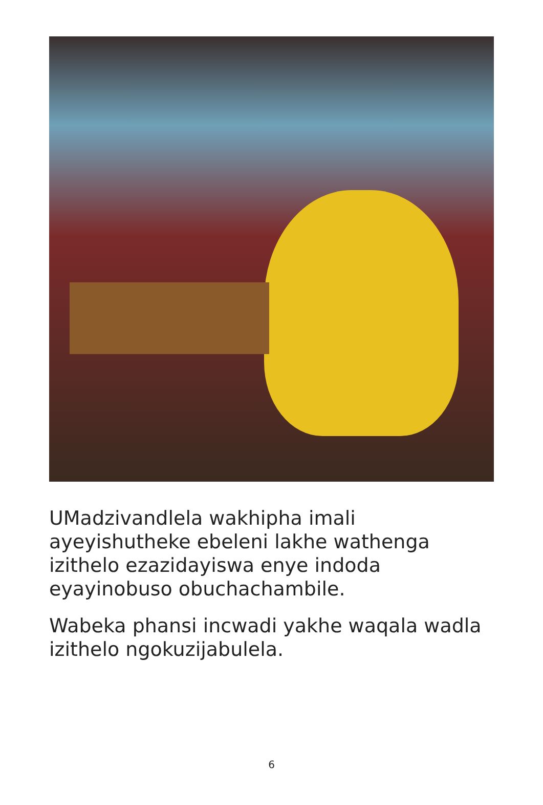UMadzivandlela wakhipha imali ayeyishutheke ebeleni lakhe wathenga izithelo ezazidayiswa enye indoda eyayinobuso obuchachambile.
Wabeka phansi incwadi yakhe waqala wadla izithelo ngokuzijabulela.
6